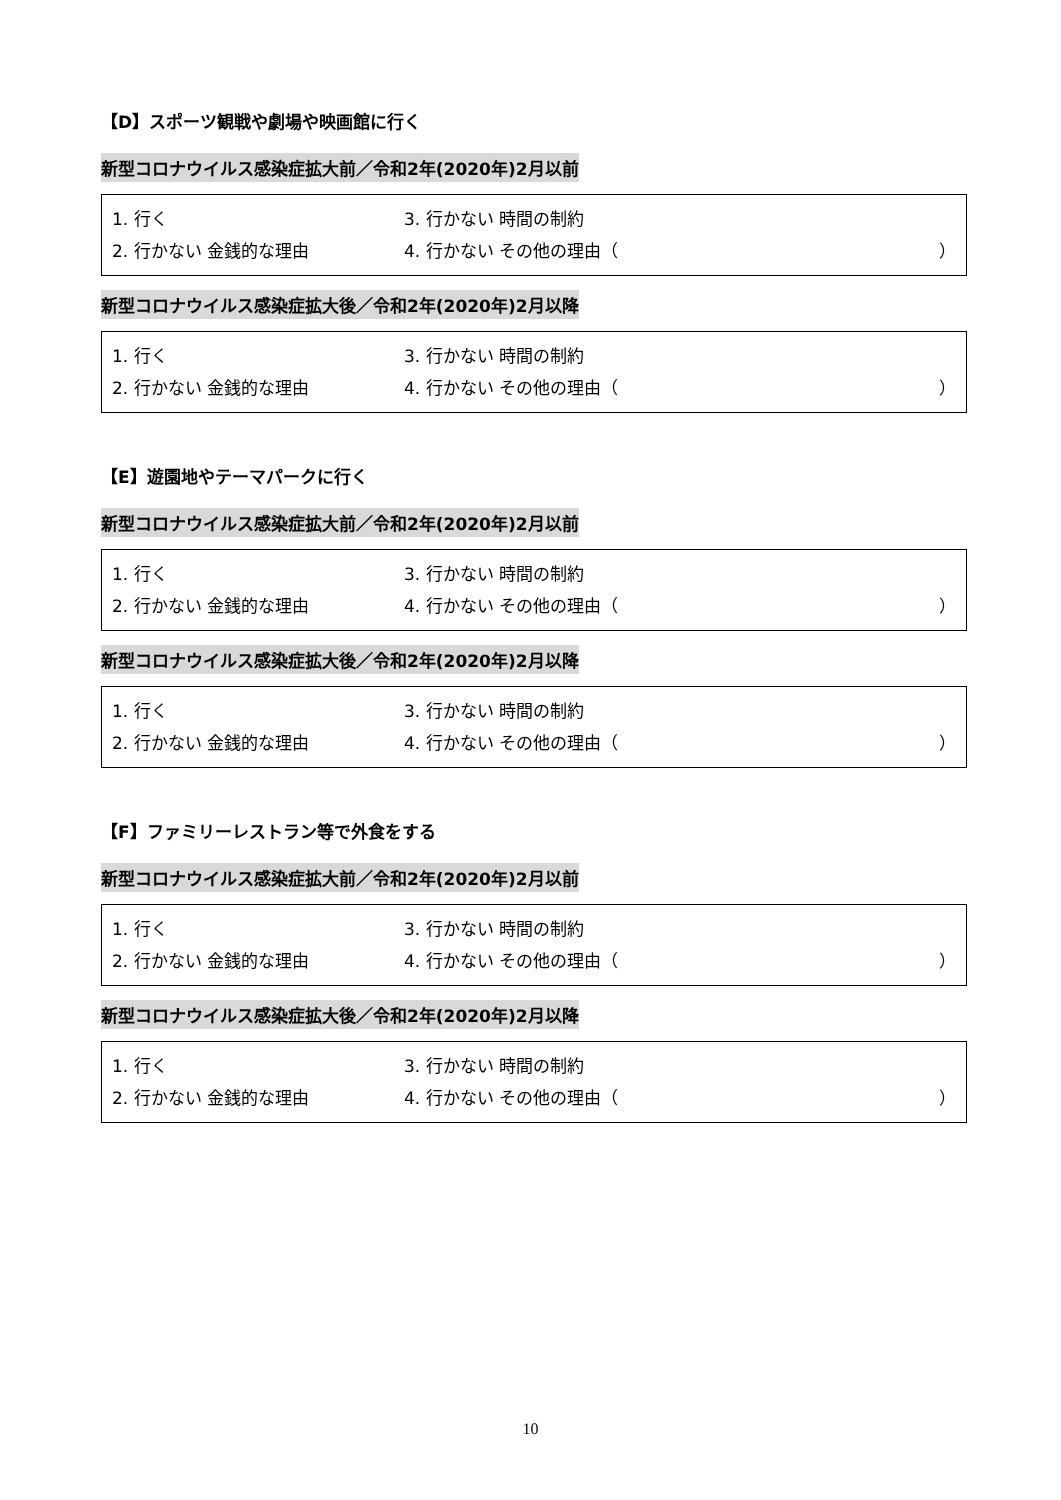【D】スポーツ観戦や劇場や映画館に行く
新型コロナウイルス感染症拡大前／令和2年(2020年)2月以前
1. 行く 3. 行かない 時間の制約
2. 行かない 金銭的な理由 4. 行かない その他の理由（ ）
新型コロナウイルス感染症拡大後／令和2年(2020年)2月以降
1. 行く 3. 行かない 時間の制約
2. 行かない 金銭的な理由 4. 行かない その他の理由（ ）
【E】遊園地やテーマパークに行く
新型コロナウイルス感染症拡大前／令和2年(2020年)2月以前
1. 行く 3. 行かない 時間の制約
2. 行かない 金銭的な理由 4. 行かない その他の理由（ ）
新型コロナウイルス感染症拡大後／令和2年(2020年)2月以降
1. 行く 3. 行かない 時間の制約
2. 行かない 金銭的な理由 4. 行かない その他の理由（ ）
【F】ファミリーレストラン等で外食をする
新型コロナウイルス感染症拡大前／令和2年(2020年)2月以前
1. 行く 3. 行かない 時間の制約
2. 行かない 金銭的な理由 4. 行かない その他の理由（ ）
新型コロナウイルス感染症拡大後／令和2年(2020年)2月以降
1. 行く 3. 行かない 時間の制約
2. 行かない 金銭的な理由 4. 行かない その他の理由（ ）
10